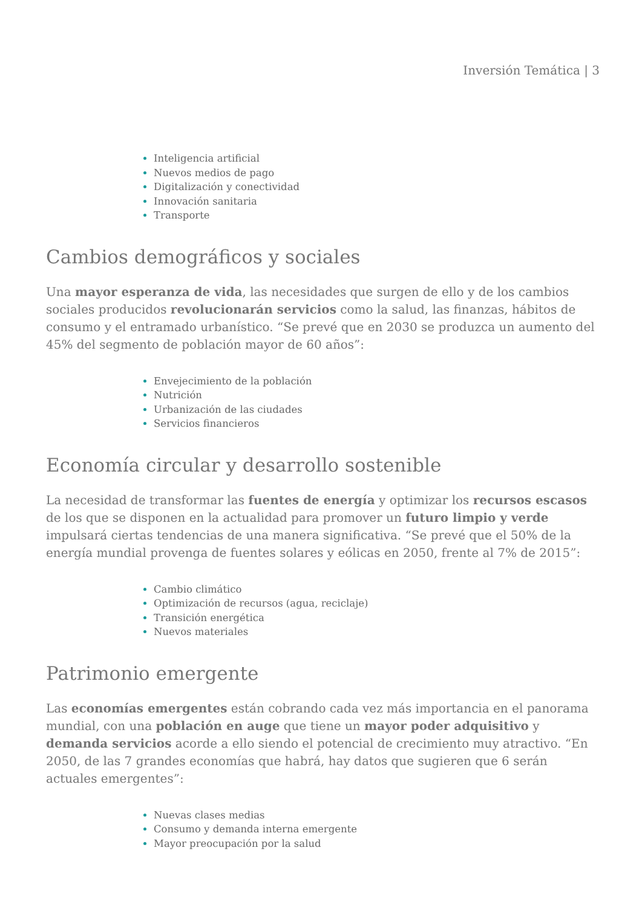Inversión Temática | 3
Inteligencia artificial
Nuevos medios de pago
Digitalización y conectividad
Innovación sanitaria
Transporte
Cambios demográficos y sociales
Una mayor esperanza de vida, las necesidades que surgen de ello y de los cambios sociales producidos revolucionarán servicios como la salud, las finanzas, hábitos de consumo y el entramado urbanístico. “Se prevé que en 2030 se produzca un aumento del 45% del segmento de población mayor de 60 años”:
Envejecimiento de la población
Nutrición
Urbanización de las ciudades
Servicios financieros
Economía circular y desarrollo sostenible
La necesidad de transformar las fuentes de energía y optimizar los recursos escasos de los que se disponen en la actualidad para promover un futuro limpio y verde impulsará ciertas tendencias de una manera significativa. “Se prevé que el 50% de la energía mundial provenga de fuentes solares y eólicas en 2050, frente al 7% de 2015”:
Cambio climático
Optimización de recursos (agua, reciclaje)
Transición energética
Nuevos materiales
Patrimonio emergente
Las economías emergentes están cobrando cada vez más importancia en el panorama mundial, con una población en auge que tiene un mayor poder adquisitivo y demanda servicios acorde a ello siendo el potencial de crecimiento muy atractivo. “En 2050, de las 7 grandes economías que habrá, hay datos que sugieren que 6 serán actuales emergentes”:
Nuevas clases medias
Consumo y demanda interna emergente
Mayor preocupación por la salud